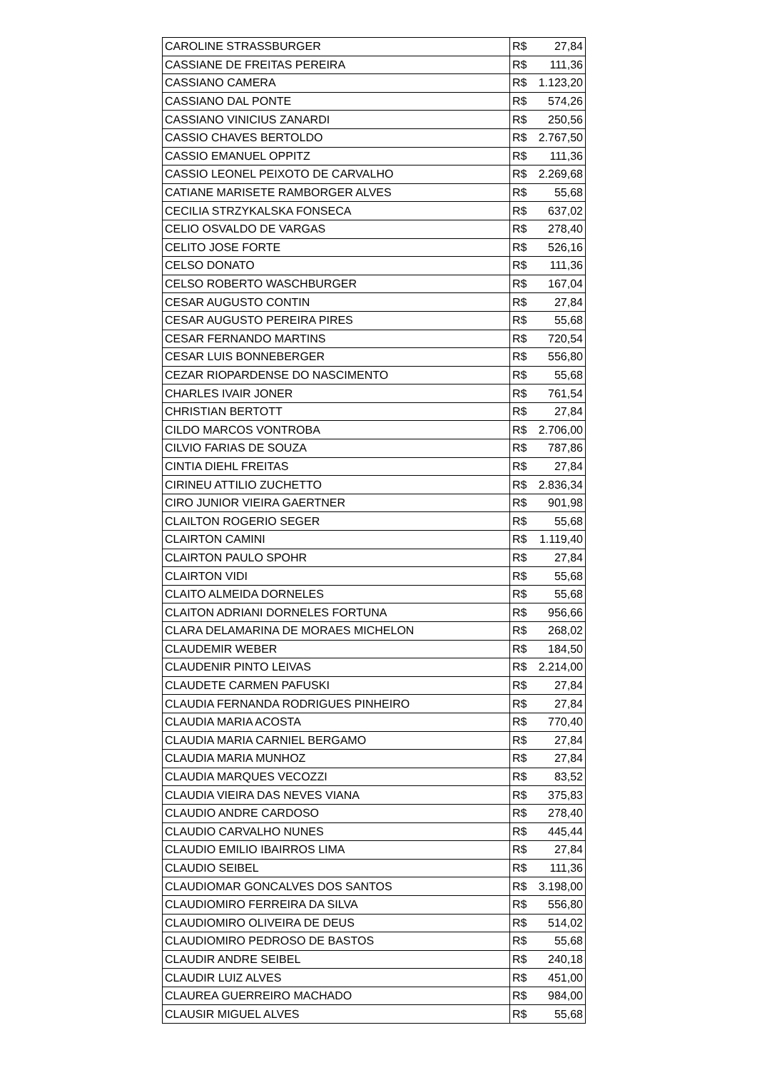| CAROLINE STRASSBURGER | R$ 27,84 |
| CASSIANE DE FREITAS PEREIRA | R$ 111,36 |
| CASSIANO CAMERA | R$ 1.123,20 |
| CASSIANO DAL PONTE | R$ 574,26 |
| CASSIANO VINICIUS ZANARDI | R$ 250,56 |
| CASSIO CHAVES BERTOLDO | R$ 2.767,50 |
| CASSIO EMANUEL OPPITZ | R$ 111,36 |
| CASSIO LEONEL PEIXOTO DE CARVALHO | R$ 2.269,68 |
| CATIANE MARISETE RAMBORGER ALVES | R$ 55,68 |
| CECILIA STRZYKALSKA FONSECA | R$ 637,02 |
| CELIO OSVALDO DE VARGAS | R$ 278,40 |
| CELITO JOSE FORTE | R$ 526,16 |
| CELSO DONATO | R$ 111,36 |
| CELSO ROBERTO WASCHBURGER | R$ 167,04 |
| CESAR AUGUSTO CONTIN | R$ 27,84 |
| CESAR AUGUSTO PEREIRA PIRES | R$ 55,68 |
| CESAR FERNANDO MARTINS | R$ 720,54 |
| CESAR LUIS BONNEBERGER | R$ 556,80 |
| CEZAR RIOPARDENSE DO NASCIMENTO | R$ 55,68 |
| CHARLES IVAIR JONER | R$ 761,54 |
| CHRISTIAN BERTOTT | R$ 27,84 |
| CILDO MARCOS VONTROBA | R$ 2.706,00 |
| CILVIO FARIAS DE SOUZA | R$ 787,86 |
| CINTIA DIEHL FREITAS | R$ 27,84 |
| CIRINEU ATTILIO ZUCHETTO | R$ 2.836,34 |
| CIRO JUNIOR VIEIRA GAERTNER | R$ 901,98 |
| CLAILTON ROGERIO SEGER | R$ 55,68 |
| CLAIRTON CAMINI | R$ 1.119,40 |
| CLAIRTON PAULO SPOHR | R$ 27,84 |
| CLAIRTON VIDI | R$ 55,68 |
| CLAITO ALMEIDA DORNELES | R$ 55,68 |
| CLAITON ADRIANI DORNELES FORTUNA | R$ 956,66 |
| CLARA DELAMARINA DE MORAES MICHELON | R$ 268,02 |
| CLAUDEMIR WEBER | R$ 184,50 |
| CLAUDENIR PINTO LEIVAS | R$ 2.214,00 |
| CLAUDETE CARMEN PAFUSKI | R$ 27,84 |
| CLAUDIA FERNANDA RODRIGUES PINHEIRO | R$ 27,84 |
| CLAUDIA MARIA ACOSTA | R$ 770,40 |
| CLAUDIA MARIA CARNIEL BERGAMO | R$ 27,84 |
| CLAUDIA MARIA MUNHOZ | R$ 27,84 |
| CLAUDIA MARQUES VECOZZI | R$ 83,52 |
| CLAUDIA VIEIRA DAS NEVES VIANA | R$ 375,83 |
| CLAUDIO ANDRE CARDOSO | R$ 278,40 |
| CLAUDIO CARVALHO NUNES | R$ 445,44 |
| CLAUDIO EMILIO IBAIRROS LIMA | R$ 27,84 |
| CLAUDIO SEIBEL | R$ 111,36 |
| CLAUDIOMAR GONCALVES DOS SANTOS | R$ 3.198,00 |
| CLAUDIOMIRO FERREIRA DA SILVA | R$ 556,80 |
| CLAUDIOMIRO OLIVEIRA DE DEUS | R$ 514,02 |
| CLAUDIOMIRO PEDROSO DE BASTOS | R$ 55,68 |
| CLAUDIR ANDRE SEIBEL | R$ 240,18 |
| CLAUDIR LUIZ ALVES | R$ 451,00 |
| CLAUREA GUERREIRO MACHADO | R$ 984,00 |
| CLAUSIR MIGUEL ALVES | R$ 55,68 |